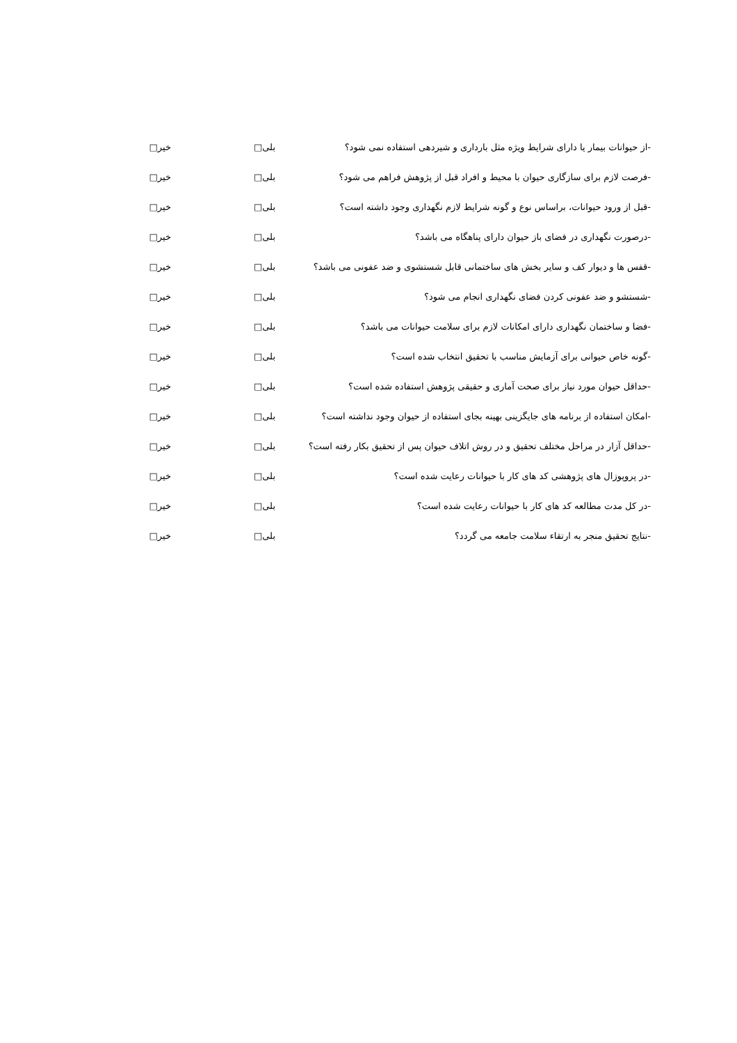-از حیوانات بیمار یا دارای شرایط ویژه مثل بارداری و شیردهی استفاده نمی شود؟ بلی□ خیر□
-فرصت لازم برای سازگاری حیوان با محیط و افراد قبل از پژوهش فراهم می شود؟ بلی□ خیر□
-قبل از ورود حیوانات، براساس نوع و گونه شرایط لازم نگهداری وجود داشته است؟ بلی□ خیر□
-درصورت نگهداری در فضای باز حیوان دارای پناهگاه می باشد؟ بلی□ خیر□
-قفس ها و دیوار کف و سایر بخش های ساختمانی قابل شستشوی و ضد عفونی می باشد؟ بلی□ خیر□
-شستشو و ضد عفونی کردن فضای نگهداری انجام می شود؟ بلی□ خیر□
-فضا و ساختمان نگهداری دارای امکانات لازم برای سلامت حیوانات می باشد؟ بلی□ خیر□
-گونه خاص حیوانی برای آزمایش مناسب با تحقیق انتخاب شده است؟ بلی□ خیر□
-حداقل حیوان مورد نیاز برای صحت آماری و حقیقی پژوهش استفاده شده است؟ بلی□ خیر□
-امکان استفاده از برنامه های جایگزینی بهینه بجای استفاده از حیوان وجود نداشته است؟ بلی□ خیر□
-حداقل آزار در مراحل مختلف تحقیق و در روش اتلاف حیوان پس از تحقیق بکار رفته است؟ بلی□ خیر□
-در پروپوزال های پژوهشی کد های کار با حیوانات رعایت شده است؟ بلی□ خیر□
-در کل مدت مطالعه کد های کار با حیوانات رعایت شده است؟ بلی□ خیر□
-نتایج تحقیق منجر به ارتقاء سلامت جامعه می گردد؟ بلی□ خیر□